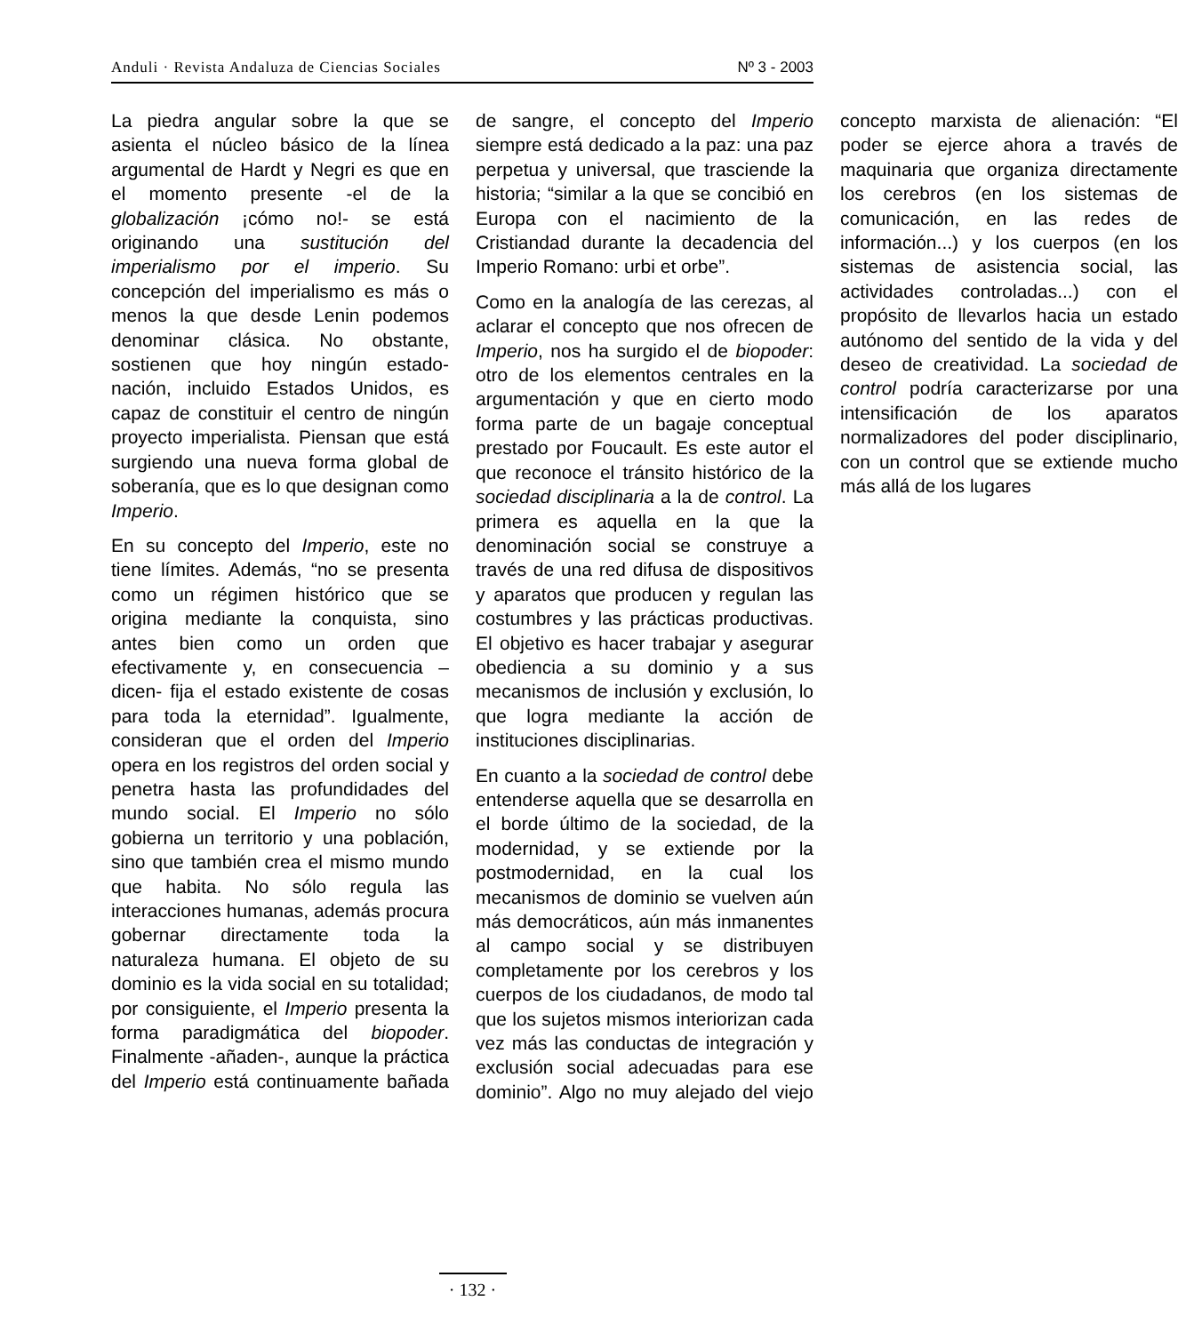Anduli · Revista Andaluza de Ciencias Sociales Nº 3 - 2003
La piedra angular sobre la que se asienta el núcleo básico de la línea argumental de Hardt y Negri es que en el momento presente -el de la globalización ¡cómo no!- se está originando una sustitución del imperialismo por el imperio. Su concepción del imperialismo es más o menos la que desde Lenin podemos denominar clásica. No obstante, sostienen que hoy ningún estado-nación, incluido Estados Unidos, es capaz de constituir el centro de ningún proyecto imperialista. Piensan que está surgiendo una nueva forma global de soberanía, que es lo que designan como Imperio.
En su concepto del Imperio, este no tiene límites. Además, “no se presenta como un régimen histórico que se origina mediante la conquista, sino antes bien como un orden que efectivamente y, en consecuencia –dicen- fija el estado existente de cosas para toda la eternidad”. Igualmente, consideran que el orden del Imperio opera en los registros del orden social y penetra hasta las profundidades del mundo social. El Imperio no sólo gobierna un territorio y una población, sino que también crea el mismo mundo que habita. No sólo regula las interacciones humanas, además procura gobernar directamente toda la naturaleza humana. El objeto de su dominio es la vida social en su totalidad; por consiguiente, el Imperio presenta la forma paradigmática del biopoder. Finalmente -añaden-, aunque la práctica del Imperio está continuamente bañada de sangre, el concepto del Imperio siempre está dedicado a la paz: una paz perpetua y universal, que trasciende la historia; “similar a la que se concibió en Europa con el nacimiento de la Cristiandad durante la decadencia del Imperio Romano: urbi et orbe”.
Como en la analogía de las cerezas, al aclarar el concepto que nos ofrecen de Imperio, nos ha surgido el de biopoder: otro de los elementos centrales en la argumentación y que en cierto modo forma parte de un bagaje conceptual prestado por Foucault. Es este autor el que reconoce el tránsito histórico de la sociedad disciplinaria a la de control. La primera es aquella en la que la denominación social se construye a través de una red difusa de dispositivos y aparatos que producen y regulan las costumbres y las prácticas productivas. El objetivo es hacer trabajar y asegurar obediencia a su dominio y a sus mecanismos de inclusión y exclusión, lo que logra mediante la acción de instituciones disciplinarias.
En cuanto a la sociedad de control debe entenderse aquella que se desarrolla en el borde último de la sociedad, de la modernidad, y se extiende por la postmodernidad, en la cual los mecanismos de dominio se vuelven aún más democráticos, aún más inmanentes al campo social y se distribuyen completamente por los cerebros y los cuerpos de los ciudadanos, de modo tal que los sujetos mismos interiorizan cada vez más las conductas de integración y exclusión social adecuadas para ese dominio”. Algo no muy alejado del viejo concepto marxista de alienación: “El poder se ejerce ahora a través de maquinaria que organiza directamente los cerebros (en los sistemas de comunicación, en las redes de información...) y los cuerpos (en los sistemas de asistencia social, las actividades controladas...) con el propósito de llevarlos hacia un estado autónomo del sentido de la vida y del deseo de creatividad. La sociedad de control podría caracterizarse por una intensificación de los aparatos normalizadores del poder disciplinario, con un control que se extiende mucho más allá de los lugares
· 132 ·